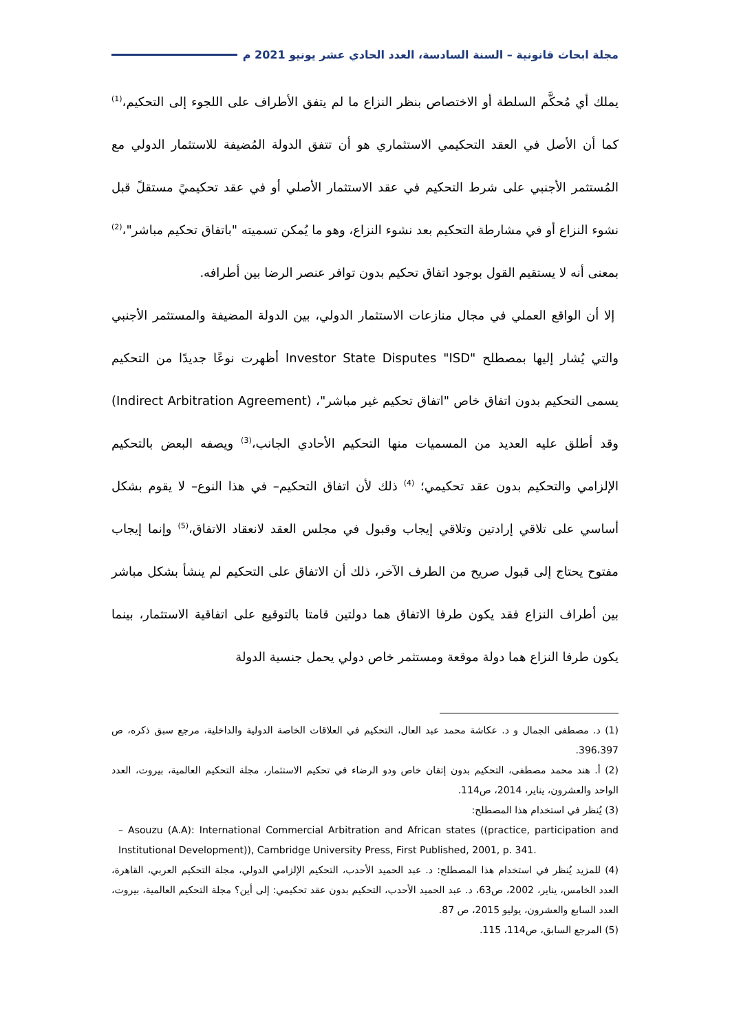مجلة ابحاث قانونية – السنة السادسة، العدد الحادي عشر يونيو 2021 م
يملك أي مُحكَّم السلطة أو الاختصاص بنظر النزاع ما لم يتفق الأطراف على اللجوء إلى التحكيم،<sup>(1)</sup> كما أن الأصل في العقد التحكيمي الاستثماري هو أن تتفق الدولة المُضيفة للاستثمار الدولي مع المُستثمر الأجنبي على شرط التحكيم في عقد الاستثمار الأصلي أو في عقد تحكيميً مستقلً قبل نشوء النزاع أو في مشارطة التحكيم بعد نشوء النزاع، وهو ما يُمكن تسميته "باتفاق تحكيم مباشر"،<sup>(2)</sup> بمعنى أنه لا يستقيم القول بوجود اتفاق تحكيم بدون توافر عنصر الرضا بين أطرافه.
إلا أن الواقع العملي في مجال منازعات الاستثمار الدولي، بين الدولة المضيفة والمستثمر الأجنبي والتي يُشار إليها بمصطلح "Investor State Disputes "ISD أظهرت نوعًا جديدًا من التحكيم يسمى التحكيم بدون اتفاق خاص "اتفاق تحكيم غير مباشر"، (Indirect Arbitration Agreement) وقد أطلق عليه العديد من المسميات منها التحكيم الأحادي الجانب،<sup>(3)</sup> ويصفه البعض بالتحكيم الإلزامي والتحكيم بدون عقد تحكيمي؛ <sup>(4)</sup> ذلك لأن اتفاق التحكيم– في هذا النوع– لا يقوم بشكل أساسي على تلاقي إرادتين وتلاقي إيجاب وقبول في مجلس العقد لانعقاد الاتفاق،<sup>(5)</sup> وإنما إيجاب مفتوح يحتاج إلى قبول صريح من الطرف الآخر، ذلك أن الاتفاق على التحكيم لم ينشأ بشكل مباشر بين أطراف النزاع فقد يكون طرفا الاتفاق هما دولتين قامتا بالتوقيع على اتفاقية الاستثمار، بينما يكون طرفا النزاع هما دولة موقعة ومستثمر خاص دولي يحمل جنسية الدولة
(1) د. مصطفى الجمال و د. عكاشة محمد عبد العال، التحكيم في العلاقات الخاصة الدولية والداخلية، مرجع سبق ذكره، ص 396،397.
(2) أ. هند محمد مصطفى، التحكيم بدون إتقان خاص ودو الرضاء في تحكيم الاستثمار، مجلة التحكيم العالمية، بيروت، العدد الواحد والعشرون، يناير، 2014، ص114.
(3) يُنظر في استخدام هذا المصطلح:
– Asouzu (A.A): International Commercial Arbitration and African states ((practice, participation and Institutional Development)), Cambridge University Press, First Published, 2001, p. 341.
(4) للمزيد يُنظر في استخدام هذا المصطلح: د. عبد الحميد الأحدب، التحكيم الإلزامي الدولي، مجلة التحكيم العربي، القاهرة، العدد الخامس، يناير، 2002، ص63، د. عبد الحميد الأحدب، التحكيم بدون عقد تحكيمي: إلى أين؟ مجلة التحكيم العالمية، بيروت، العدد السابع والعشرون، يوليو 2015، ص 87.
(5) المرجع السابق، ص114، 115.